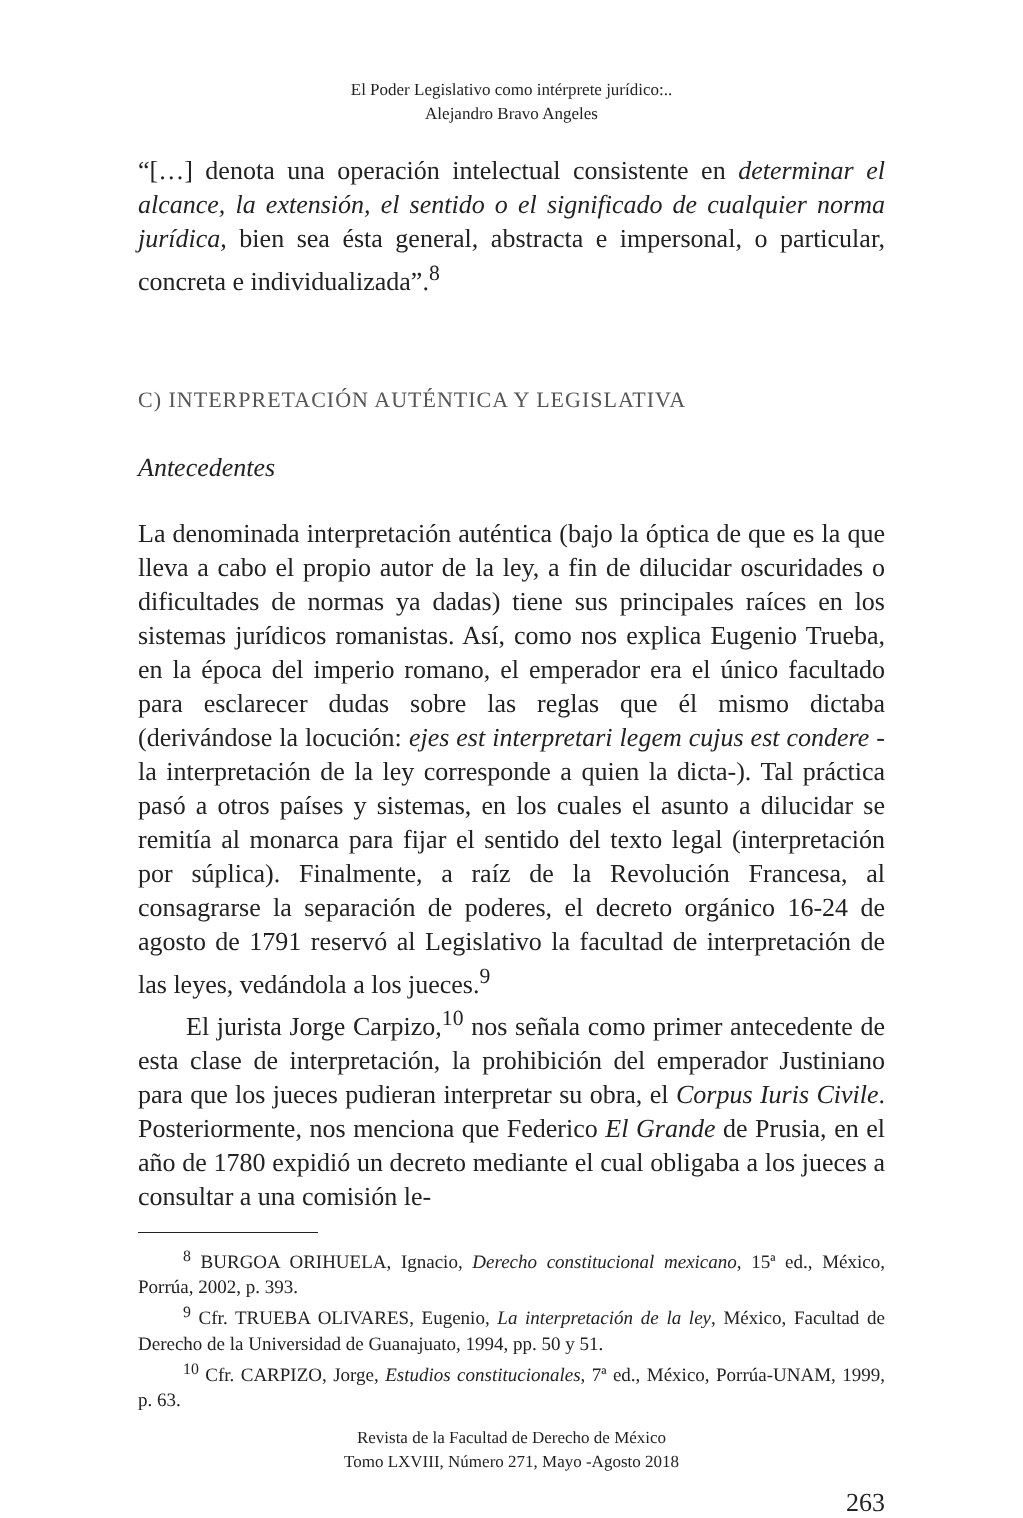El Poder Legislativo como intérprete jurídico:..
Alejandro Bravo Angeles
“[…] denota una operación intelectual consistente en determinar el alcance, la extensión, el sentido o el significado de cualquier norma jurídica, bien sea ésta general, abstracta e impersonal, o particular, concreta e individualizada”.<sup>8</sup>
C) INTERPRETACIÓN AUTÉNTICA Y LEGISLATIVA
Antecedentes
La denominada interpretación auténtica (bajo la óptica de que es la que lleva a cabo el propio autor de la ley, a fin de dilucidar oscuridades o dificultades de normas ya dadas) tiene sus principales raíces en los sistemas jurídicos romanistas. Así, como nos explica Eugenio Trueba, en la época del imperio romano, el emperador era el único facultado para esclarecer dudas sobre las reglas que él mismo dictaba (derivándose la locución: ejes est interpretari legem cujus est condere -la interpretación de la ley corresponde a quien la dicta-). Tal práctica pasó a otros países y sistemas, en los cuales el asunto a dilucidar se remitía al monarca para fijar el sentido del texto legal (interpretación por súplica). Finalmente, a raíz de la Revolución Francesa, al consagrarse la separación de poderes, el decreto orgánico 16-24 de agosto de 1791 reservó al Legislativo la facultad de interpretación de las leyes, vedándola a los jueces.<sup>9</sup>
El jurista Jorge Carpizo,<sup>10</sup> nos señala como primer antecedente de esta clase de interpretación, la prohibición del emperador Justiniano para que los jueces pudieran interpretar su obra, el Corpus Iuris Civile. Posteriormente, nos menciona que Federico El Grande de Prusia, en el año de 1780 expidió un decreto mediante el cual obligaba a los jueces a consultar a una comisión le-
<sup>8</sup> BURGOA ORIHUELA, Ignacio, Derecho constitucional mexicano, 15ª ed., México, Porrúa, 2002, p. 393.
<sup>9</sup> Cfr. TRUEBA OLIVARES, Eugenio, La interpretación de la ley, México, Facultad de Derecho de la Universidad de Guanajuato, 1994, pp. 50 y 51.
<sup>10</sup> Cfr. CARPIZO, Jorge, Estudios constitucionales, 7ª ed., México, Porrúa-UNAM, 1999, p. 63.
Revista de la Facultad de Derecho de México
Tomo LXVIII, Número 271, Mayo -Agosto 2018
263